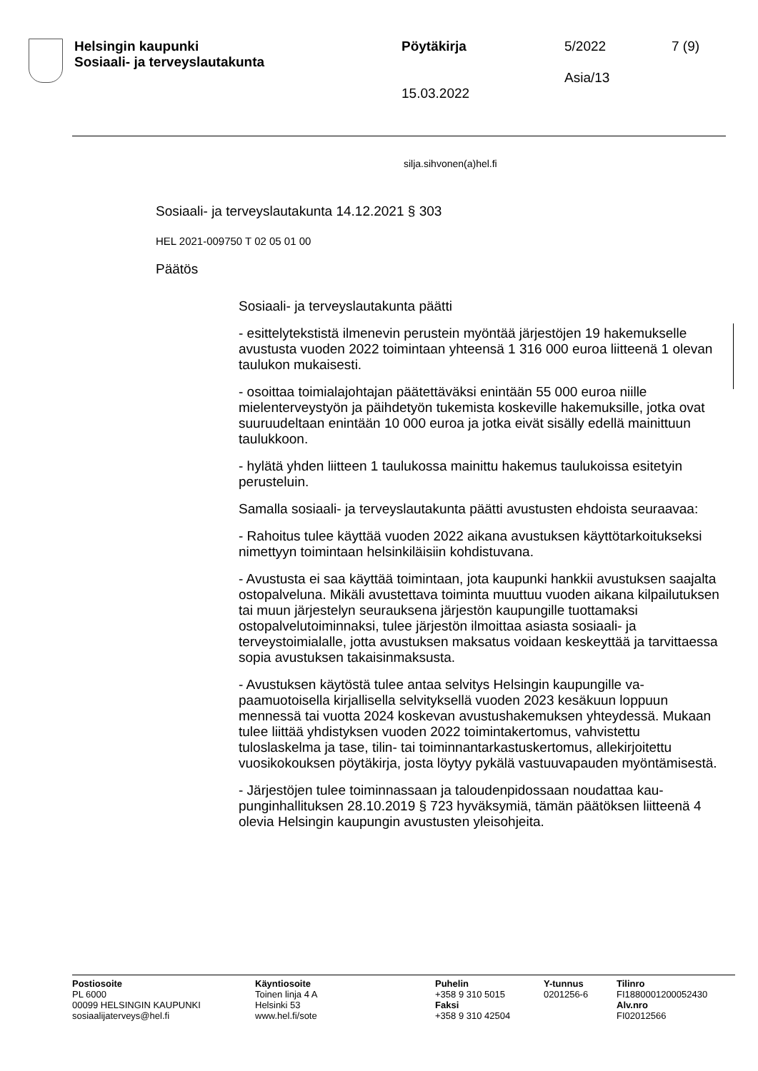Helsingin kaupunki
Sosiaali- ja terveyslautakunta
Pöytäkirja
15.03.2022
5/2022
Asia/13
7 (9)
silja.sihvonen(a)hel.fi
Sosiaali- ja terveyslautakunta 14.12.2021 § 303
HEL 2021-009750 T 02 05 01 00
Päätös
Sosiaali- ja terveyslautakunta päätti
- esittelytekstistä ilmenevin perustein myöntää järjestöjen 19 hakemuk­selle avustusta vuoden 2022 toimintaan yhteensä 1 316 000 euroa liit­teenä 1 olevan taulukon mukaisesti.
- osoittaa toimialajohtajan päätettäväksi enintään 55 000 euroa niille mielenterveystyön ja päihdetyön tukemista koskeville hakemuksille, jot­ka ovat suuruudeltaan enintään 10 000 euroa ja jotka eivät sisälly edel­lä mainittuun taulukkoon.
- hylätä yhden liitteen 1 taulukossa mainittu hakemus taulukoissa esite­tyin perusteluin.
Samalla sosiaali- ja terveyslautakunta päätti avustusten ehdoista seu­raavaa:
- Rahoitus tulee käyttää vuoden 2022 aikana avustuksen käyttötarkoi­tukseksi nimettyyn toimintaan helsinkiläisiin kohdistuvana.
- Avustusta ei saa käyttää toimintaan, jota kaupunki hankkii avustuksen saajalta ostopalveluna. Mikäli avustettava toiminta muuttuu vuoden ai­kana kilpailutuksen tai muun järjestelyn seurauksena järjestön kaupun­gille tuottamaksi ostopalvelutoiminnaksi, tulee järjestön ilmoittaa asias­ta sosiaali- ja terveystoimialalle, jotta avustuksen maksatus voidaan keskeyttää ja tarvittaessa sopia avustuksen takaisinmaksusta.
- Avustuksen käytöstä tulee antaa selvitys Helsingin kaupungille va­paamuotoisella kirjallisella selvityksellä vuoden 2023 kesäkuun loppuun mennessä tai vuotta 2024 koskevan avustushakemuksen yhteydessä. Mukaan tulee liittää yhdistyksen vuoden 2022 toimintakertomus, vah­vistettu tuloslaskelma ja tase, tilin- tai toiminnantarkastuskertomus, al­lekirjoitettu vuosikokouksen pöytäkirja, josta löytyy pykälä vastuuva­pauden myöntämisestä.
- Järjestöjen tulee toiminnassaan ja taloudenpidossaan noudattaa kau­punginhallituksen 28.10.2019 § 723 hyväksymiä, tämän päätöksen liit­teenä 4 olevia Helsingin kaupungin avustusten yleisohjeita.
Postiosoite
PL 6000
00099 HELSINGIN KAUPUNKI
sosiaalijaterveys@hel.fi
Käyntiosoite
Toinen linja 4 A
Helsinki 53
www.hel.fi/sote
Puhelin
+358 9 310 5015
Faksi
+358 9 310 42504
Y-tunnus
0201256-6
Tilinro
FI1880001200052430
Alv.nro
FI02012566